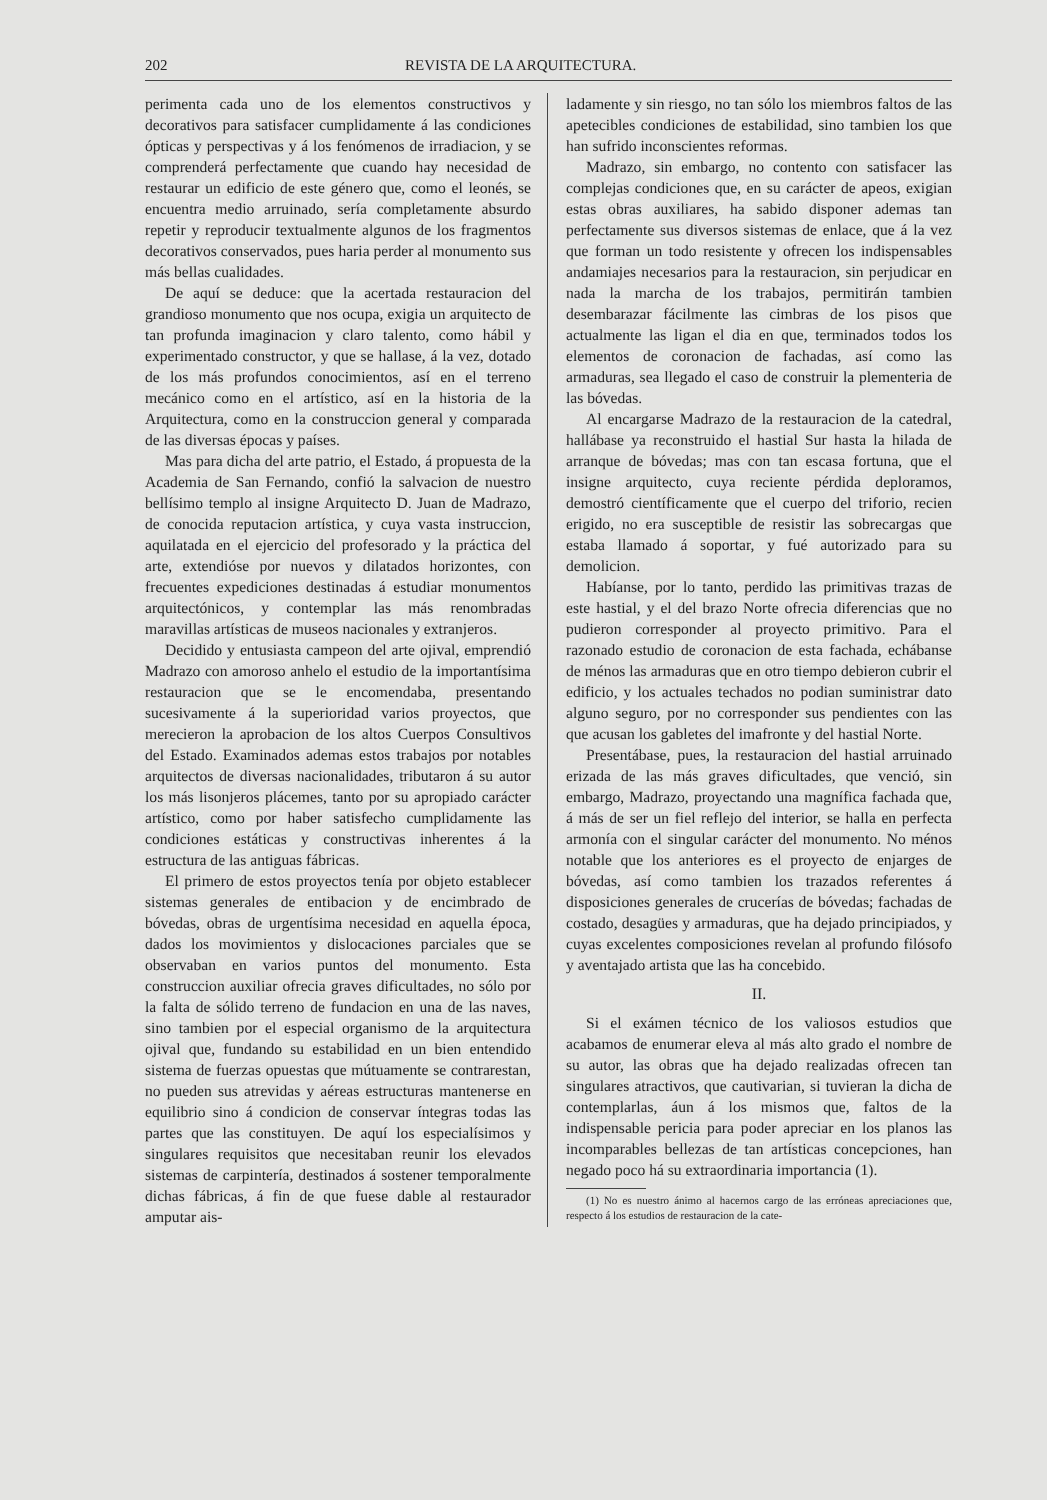202 REVISTA DE LA ARQUITECTURA.
perimenta cada uno de los elementos constructivos y decorativos para satisfacer cumplidamente á las condiciones ópticas y perspectivas y á los fenómenos de irradiacion, y se comprenderá perfectamente que cuando hay necesidad de restaurar un edificio de este género que, como el leonés, se encuentra medio arruinado, sería completamente absurdo repetir y reproducir textualmente algunos de los fragmentos decorativos conservados, pues haria perder al monumento sus más bellas cualidades.
De aquí se deduce: que la acertada restauracion del grandioso monumento que nos ocupa, exigia un arquitecto de tan profunda imaginacion y claro talento, como hábil y experimentado constructor, y que se hallase, á la vez, dotado de los más profundos conocimientos, así en el terreno mecánico como en el artístico, así en la historia de la Arquitectura, como en la construccion general y comparada de las diversas épocas y países.
Mas para dicha del arte patrio, el Estado, á propuesta de la Academia de San Fernando, confió la salvacion de nuestro bellísimo templo al insigne Arquitecto D. Juan de Madrazo, de conocida reputacion artística, y cuya vasta instruccion, aquilatada en el ejercicio del profesorado y la práctica del arte, extendióse por nuevos y dilatados horizontes, con frecuentes expediciones destinadas á estudiar monumentos arquitectónicos, y contemplar las más renombradas maravillas artísticas de museos nacionales y extranjeros.
Decidido y entusiasta campeon del arte ojival, emprendió Madrazo con amoroso anhelo el estudio de la importantísima restauracion que se le encomendaba, presentando sucesivamente á la superioridad varios proyectos, que merecieron la aprobacion de los altos Cuerpos Consultivos del Estado. Examinados ademas estos trabajos por notables arquitectos de diversas nacionalidades, tributaron á su autor los más lisonjeros plácemes, tanto por su apropiado carácter artístico, como por haber satisfecho cumplidamente las condiciones estáticas y constructivas inherentes á la estructura de las antiguas fábricas.
El primero de estos proyectos tenía por objeto establecer sistemas generales de entibacion y de encimbrado de bóvedas, obras de urgentísima necesidad en aquella época, dados los movimientos y dislocaciones parciales que se observaban en varios puntos del monumento. Esta construccion auxiliar ofrecia graves dificultades, no sólo por la falta de sólido terreno de fundacion en una de las naves, sino tambien por el especial organismo de la arquitectura ojival que, fundando su estabilidad en un bien entendido sistema de fuerzas opuestas que mútuamente se contrarestan, no pueden sus atrevidas y aéreas estructuras mantenerse en equilibrio sino á condicion de conservar íntegras todas las partes que las constituyen. De aquí los especialísimos y singulares requisitos que necesitaban reunir los elevados sistemas de carpintería, destinados á sostener temporalmente dichas fábricas, á fin de que fuese dable al restaurador amputar ais-
ladamente y sin riesgo, no tan sólo los miembros faltos de las apetecibles condiciones de estabilidad, sino tambien los que han sufrido inconscientes reformas.
Madrazo, sin embargo, no contento con satisfacer las complejas condiciones que, en su carácter de apeos, exigian estas obras auxiliares, ha sabido disponer ademas tan perfectamente sus diversos sistemas de enlace, que á la vez que forman un todo resistente y ofrecen los indispensables andamiajes necesarios para la restauracion, sin perjudicar en nada la marcha de los trabajos, permitirán tambien desembarazar fácilmente las cimbras de los pisos que actualmente las ligan el dia en que, terminados todos los elementos de coronacion de fachadas, así como las armaduras, sea llegado el caso de construir la plementeria de las bóvedas.
Al encargarse Madrazo de la restauracion de la catedral, hallábase ya reconstruido el hastial Sur hasta la hilada de arranque de bóvedas; mas con tan escasa fortuna, que el insigne arquitecto, cuya reciente pérdida deploramos, demostró científicamente que el cuerpo del triforio, recien erigido, no era susceptible de resistir las sobrecargas que estaba llamado á soportar, y fué autorizado para su demolicion.
Habíanse, por lo tanto, perdido las primitivas trazas de este hastial, y el del brazo Norte ofrecia diferencias que no pudieron corresponder al proyecto primitivo. Para el razonado estudio de coronacion de esta fachada, echábanse de ménos las armaduras que en otro tiempo debieron cubrir el edificio, y los actuales techados no podian suministrar dato alguno seguro, por no corresponder sus pendientes con las que acusan los gabletes del imafronte y del hastial Norte.
Presentábase, pues, la restauracion del hastial arruinado erizada de las más graves dificultades, que venció, sin embargo, Madrazo, proyectando una magnífica fachada que, á más de ser un fiel reflejo del interior, se halla en perfecta armonía con el singular carácter del monumento. No ménos notable que los anteriores es el proyecto de enjarges de bóvedas, así como tambien los trazados referentes á disposiciones generales de crucerías de bóvedas; fachadas de costado, desagües y armaduras, que ha dejado principiados, y cuyas excelentes composiciones revelan al profundo filósofo y aventajado artista que las ha concebido.
II.
Si el exámen técnico de los valiosos estudios que acabamos de enumerar eleva al más alto grado el nombre de su autor, las obras que ha dejado realizadas ofrecen tan singulares atractivos, que cautivarian, si tuvieran la dicha de contemplarlas, áun á los mismos que, faltos de la indispensable pericia para poder apreciar en los planos las incomparables bellezas de tan artísticas concepciones, han negado poco há su extraordinaria importancia (1).
(1) No es nuestro ánimo al hacernos cargo de las erróneas apreciaciones que, respecto á los estudios de restauracion de la cate-